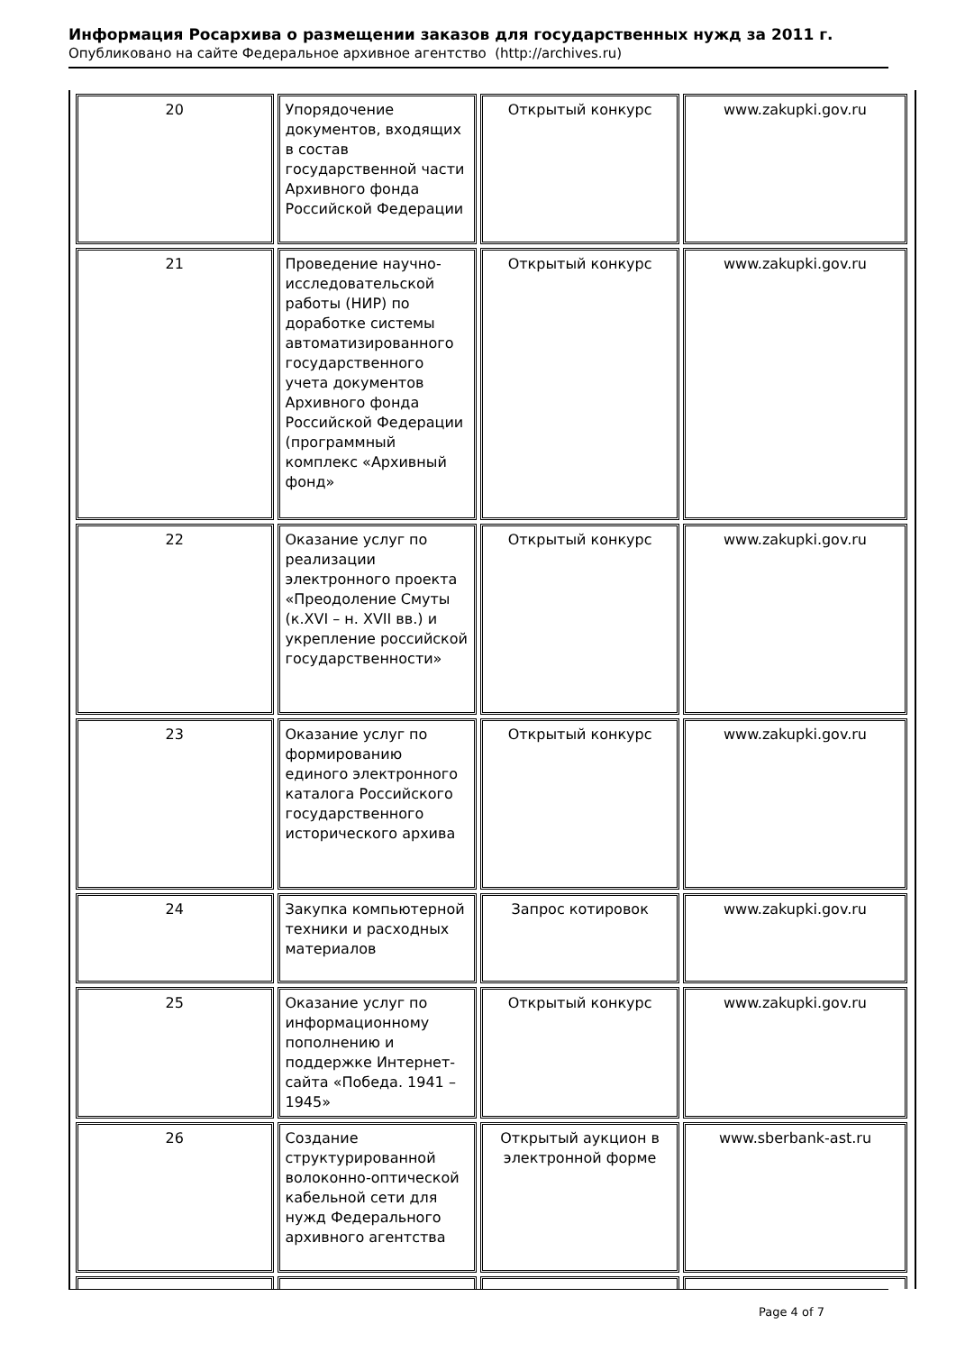Информация Росархива о размещении заказов для государственных нужд за 2011 г.
Опубликовано на сайте Федеральное архивное агентство (http://archives.ru)
| 20 | Упорядочение документов, входящих в состав государственной части Архивного фонда Российской Федерации | Открытый конкурс | www.zakupki.gov.ru |
| 21 | Проведение научно-исследовательской работы (НИР) по доработке системы автоматизированного государственного учета документов Архивного фонда Российской Федерации (программный комплекс «Архивный фонд» | Открытый конкурс | www.zakupki.gov.ru |
| 22 | Оказание услуг по реализации электронного проекта «Преодоление Смуты (к.XVI – н. XVII вв.) и укрепление российской государственности» | Открытый конкурс | www.zakupki.gov.ru |
| 23 | Оказание услуг по формированию единого электронного каталога Российского государственного исторического архива | Открытый конкурс | www.zakupki.gov.ru |
| 24 | Закупка компьютерной техники и расходных материалов | Запрос котировок | www.zakupki.gov.ru |
| 25 | Оказание услуг по информационному пополнению и поддержке Интернет-сайта «Победа. 1941 – 1945» | Открытый конкурс | www.zakupki.gov.ru |
| 26 | Создание структурированной волоконно-оптической кабельной сети для нужд Федерального архивного агентства | Открытый аукцион в электронной форме | www.sberbank-ast.ru |
Page 4 of 7